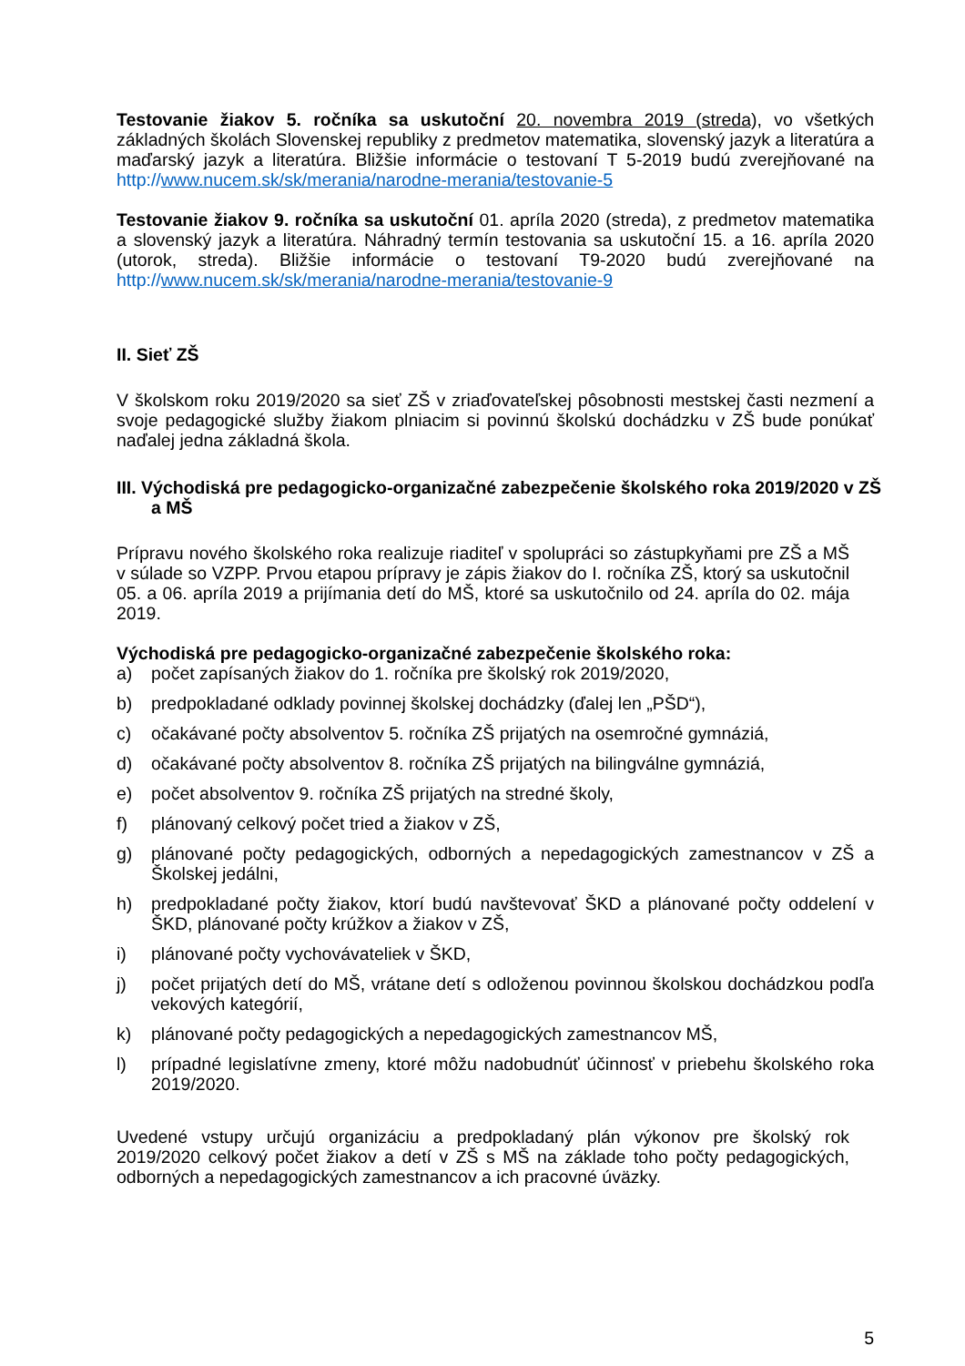Testovanie žiakov 5. ročníka sa uskutoční 20. novembra 2019 (streda), vo všetkých základných školách Slovenskej republiky z predmetov matematika, slovenský jazyk a literatúra a maďarský jazyk a literatúra. Bližšie informácie o testovaní T 5-2019 budú zverejňované na http://www.nucem.sk/sk/merania/narodne-merania/testovanie-5
Testovanie žiakov 9. ročníka sa uskutoční 01. apríla 2020 (streda), z predmetov matematika a slovenský jazyk a literatúra. Náhradný termín testovania sa uskutoční 15. a 16. apríla 2020 (utorok, streda). Bližšie informácie o testovaní T9-2020 budú zverejňované na http://www.nucem.sk/sk/merania/narodne-merania/testovanie-9
II. Sieť ZŠ
V školskom roku 2019/2020 sa sieť ZŠ v zriaďovateľskej pôsobnosti mestskej časti nezmení a svoje pedagogické služby žiakom plniacim si povinnú školskú dochádzku v ZŠ bude ponúkať naďalej jedna základná škola.
III. Východiská pre pedagogicko-organizačné zabezpečenie školského roka 2019/2020 v ZŠ a MŠ
Prípravu nového školského roka realizuje riaditeľ v spolupráci so zástupkyňami pre ZŠ a MŠ v súlade so VZPP. Prvou etapou prípravy je zápis žiakov do I. ročníka ZŠ, ktorý sa uskutočnil 05. a 06. apríla 2019 a prijímania detí do MŠ, ktoré sa uskutočnilo od 24. apríla do 02. mája 2019.
Východiská pre pedagogicko-organizačné zabezpečenie školského roka:
a) počet zapísaných žiakov do 1. ročníka pre školský rok 2019/2020,
b) predpokladané odklady povinnej školskej dochádzky (ďalej len „PŠD“),
c) očakávané počty absolventov 5. ročníka ZŠ prijatých na osemročné gymnáziá,
d) očakávané počty absolventov 8. ročníka ZŠ prijatých na bilingválne gymnáziá,
e) počet absolventov 9. ročníka ZŠ prijatých na stredné školy,
f) plánovaný celkový počet tried a žiakov v ZŠ,
g) plánované počty pedagogických, odborných a nepedagogických zamestnancov v ZŠ a Školskej jedálni,
h) predpokladané počty žiakov, ktorí budú navštevovať ŠKD a plánované počty oddelení v ŠKD, plánované počty krúžkov a žiakov v ZŠ,
i) plánované počty vychovávateliek v ŠKD,
j) počet prijatých detí do MŠ, vrátane detí s odloženou povinnou školskou dochádzkou podľa vekových kategórií,
k) plánované počty pedagogických a nepedagogických zamestnancov MŠ,
l) prípadné legislatívne zmeny, ktoré môžu nadobudnúť účinnosť v priebehu školského roka 2019/2020.
Uvedené vstupy určujú organizáciu a predpokladaný plán výkonov pre školský rok 2019/2020 celkový počet žiakov a detí v ZŠ s MŠ na základe toho počty pedagogických, odborných a nepedagogických zamestnancov a ich pracovné úväzky.
5